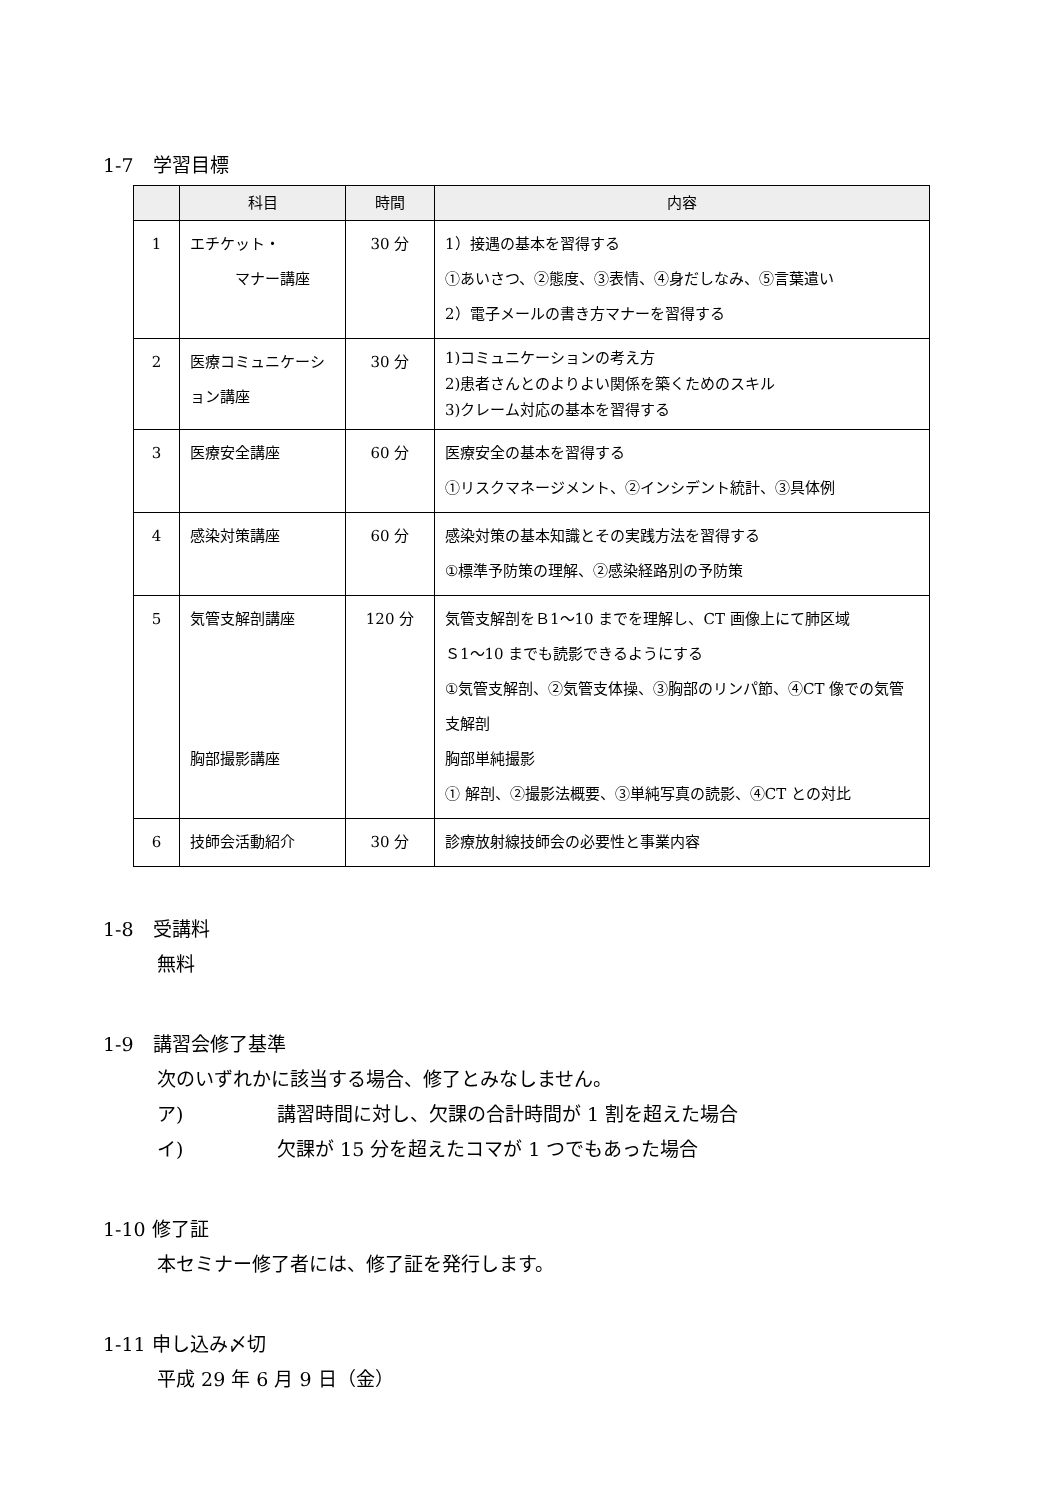1-7　学習目標
| | 科目 | 時間 | 内容 |
| --- | --- | --- | --- |
| 1 | エチケット・ マナー講座 | 30 分 | 1）接遇の基本を習得する ①あいさつ、②態度、③表情、④身だしなみ、⑤言葉遣い 2）電子メールの書き方マナーを習得する |
| 2 | 医療コミュニケーション講座 | 30 分 | 1)コミュニケーションの考え方 2)患者さんとのよりよい関係を築くためのスキル 3)クレーム対応の基本を習得する |
| 3 | 医療安全講座 | 60 分 | 医療安全の基本を習得する ①リスクマネージメント、②インシデント統計、③具体例 |
| 4 | 感染対策講座 | 60 分 | 感染対策の基本知識とその実践方法を習得する ①標準予防策の理解、②感染経路別の予防策 |
| 5 | 気管支解剖講座 胸部撮影講座 | 120 分 | 気管支解剖をＢ1～10 までを理解し、CT 画像上にて肺区域 Ｓ1～10 までも読影できるようにする ①気管支解剖、②気管支体操、③胸部のリンパ節、④CT 像での気管支解剖 胸部単純撮影 ① 解剖、②撮影法概要、③単純写真の読影、④CT との対比 |
| 6 | 技師会活動紹介 | 30 分 | 診療放射線技師会の必要性と事業内容 |
1-8　受講料
無料
1-9　講習会修了基準
次のいずれかに該当する場合、修了とみなしません。
ア) 講習時間に対し、欠課の合計時間が 1 割を超えた場合
イ) 欠課が 15 分を超えたコマが 1 つでもあった場合
1-10 修了証
本セミナー修了者には、修了証を発行します。
1-11 申し込み〆切
平成 29 年 6 月 9 日（金）